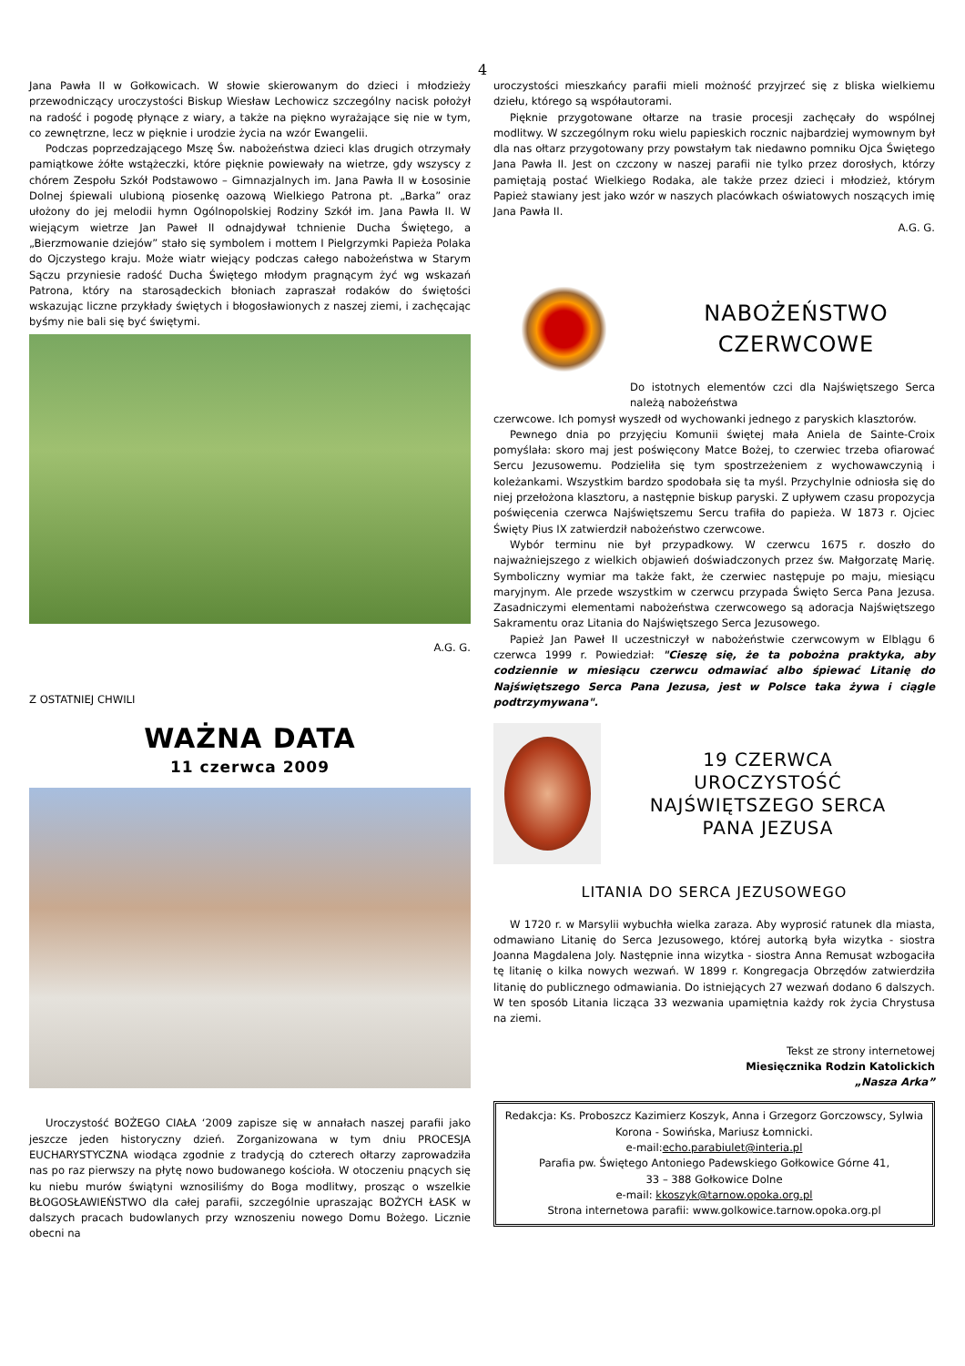4
Jana Pawła II w Gołkowicach. W słowie skierowanym do dzieci i młodzieży przewodniczący uroczystości Biskup Wiesław Lechowicz szczególny nacisk położył na radość i pogodę płynące z wiary, a także na piękno wyrażające się nie w tym, co zewnętrzne, lecz w pięknie i urodzie życia na wzór Ewangelii.
Podczas poprzedzającego Mszę Św. nabożeństwa dzieci klas drugich otrzymały pamiątkowe żółte wstążeczki, które pięknie powiewały na wietrze, gdy wszyscy z chórem Zespołu Szkół Podstawowo – Gimnazjalnych im. Jana Pawła II w Łososinie Dolnej śpiewali ulubioną piosenkę oazową Wielkiego Patrona pt. „Barka” oraz ułożony do jej melodii hymn Ogólnopolskiej Rodziny Szkół im. Jana Pawła II. W wiejącym wietrze Jan Paweł II odnajdywał tchnienie Ducha Świętego, a „Bierzmowanie dziejów” stało się symbolem i mottem I Pielgrzymki Papieża Polaka do Ojczystego kraju. Może wiatr wiejący podczas całego nabożeństwa w Starym Sączu przyniesie radość Ducha Świętego młodym pragnącym żyć wg wskazań Patrona, który na starosądeckich błoniach zapraszał rodaków do świętości wskazując liczne przykłady świętych i błogosławionych z naszej ziemi, i zachęcając byśmy nie bali się być świętymi.
A.G. G.
Z OSTATNIEJ CHWILI
WAŻNA DATA
11 czerwca 2009
Uroczystość BOŻEGO CIAŁA ‘2009 zapisze się w annałach naszej parafii jako jeszcze jeden historyczny dzień. Zorganizowana w tym dniu PROCESJA EUCHARYSTYCZNA wiodąca zgodnie z tradycją do czterech ołtarzy zaprowadziła nas po raz pierwszy na płytę nowo budowanego kościoła. W otoczeniu pnących się ku niebu murów świątyni wznosiliśmy do Boga modlitwy, prosząc o wszelkie BŁOGOSŁAWIEŃSTWO dla całej parafii, szczególnie upraszając BOŻYCH ŁASK w dalszych pracach budowlanych przy wznoszeniu nowego Domu Bożego. Licznie obecni na
uroczystości mieszkańcy parafii mieli możność przyjrzeć się z bliska wielkiemu dziełu, którego są współautorami.
Pięknie przygotowane ołtarze na trasie procesji zachęcały do wspólnej modlitwy. W szczególnym roku wielu papieskich rocznic najbardziej wymownym był dla nas ołtarz przygotowany przy powstałym tak niedawno pomniku Ojca Świętego Jana Pawła II. Jest on czczony w naszej parafii nie tylko przez dorosłych, którzy pamiętają postać Wielkiego Rodaka, ale także przez dzieci i młodzież, którym Papież stawiany jest jako wzór w naszych placówkach oświatowych noszących imię Jana Pawła II.
A.G. G.
NABOŻEŃSTWO
CZERWCOWE
Do istotnych elementów czci dla Najświętszego Serca należą nabożeństwa
czerwcowe. Ich pomysł wyszedł od wychowanki jednego z paryskich klasztorów.
Pewnego dnia po przyjęciu Komunii świętej mała Aniela de Sainte-Croix pomyślała: skoro maj jest poświęcony Matce Bożej, to czerwiec trzeba ofiarować Sercu Jezusowemu. Podzieliła się tym spostrzeżeniem z wychowawczynią i koleżankami. Wszystkim bardzo spodobała się ta myśl. Przychylnie odniosła się do niej przełożona klasztoru, a następnie biskup paryski. Z upływem czasu propozycja poświęcenia czerwca Najświętszemu Sercu trafiła do papieża. W 1873 r. Ojciec Święty Pius IX zatwierdził nabożeństwo czerwcowe.
Wybór terminu nie był przypadkowy. W czerwcu 1675 r. doszło do najważniejszego z wielkich objawień doświadczonych przez św. Małgorzatę Marię. Symboliczny wymiar ma także fakt, że czerwiec następuje po maju, miesiącu maryjnym. Ale przede wszystkim w czerwcu przypada Święto Serca Pana Jezusa. Zasadniczymi elementami nabożeństwa czerwcowego są adoracja Najświętszego Sakramentu oraz Litania do Najświętszego Serca Jezusowego.
Papież Jan Paweł II uczestniczył w nabożeństwie czerwcowym w Elblągu 6 czerwca 1999 r. Powiedział: "Cieszę się, że ta pobożna praktyka, aby codziennie w miesiącu czerwcu odmawiać albo śpiewać Litanię do Najświętszego Serca Pana Jezusa, jest w Polsce taka żywa i ciągle podtrzymywana".
19 CZERWCA
UROCZYSTOŚĆ
NAJŚWIĘTSZEGO SERCA
PANA JEZUSA
LITANIA DO SERCA JEZUSOWEGO
W 1720 r. w Marsylii wybuchła wielka zaraza. Aby wyprosić ratunek dla miasta, odmawiano Litanię do Serca Jezusowego, której autorką była wizytka - siostra Joanna Magdalena Joly. Następnie inna wizytka - siostra Anna Remusat wzbogaciła tę litanię o kilka nowych wezwań. W 1899 r. Kongregacja Obrzędów zatwierdziła litanię do publicznego odmawiania. Do istniejących 27 wezwań dodano 6 dalszych. W ten sposób Litania licząca 33 wezwania upamiętnia każdy rok życia Chrystusa na ziemi.
Tekst ze strony internetowej
Miesięcznika Rodzin Katolickich
„Nasza Arka”
Redakcja: Ks. Proboszcz Kazimierz Koszyk, Anna i Grzegorz Gorczowscy, Sylwia Korona - Sowińska, Mariusz Łomnicki.
e-mail:echo.parabiulet@interia.pl
Parafia pw. Świętego Antoniego Padewskiego Gołkowice Górne 41,
33 – 388 Gołkowice Dolne
e-mail: kkoszyk@tarnow.opoka.org.pl
Strona internetowa parafii: www.golkowice.tarnow.opoka.org.pl